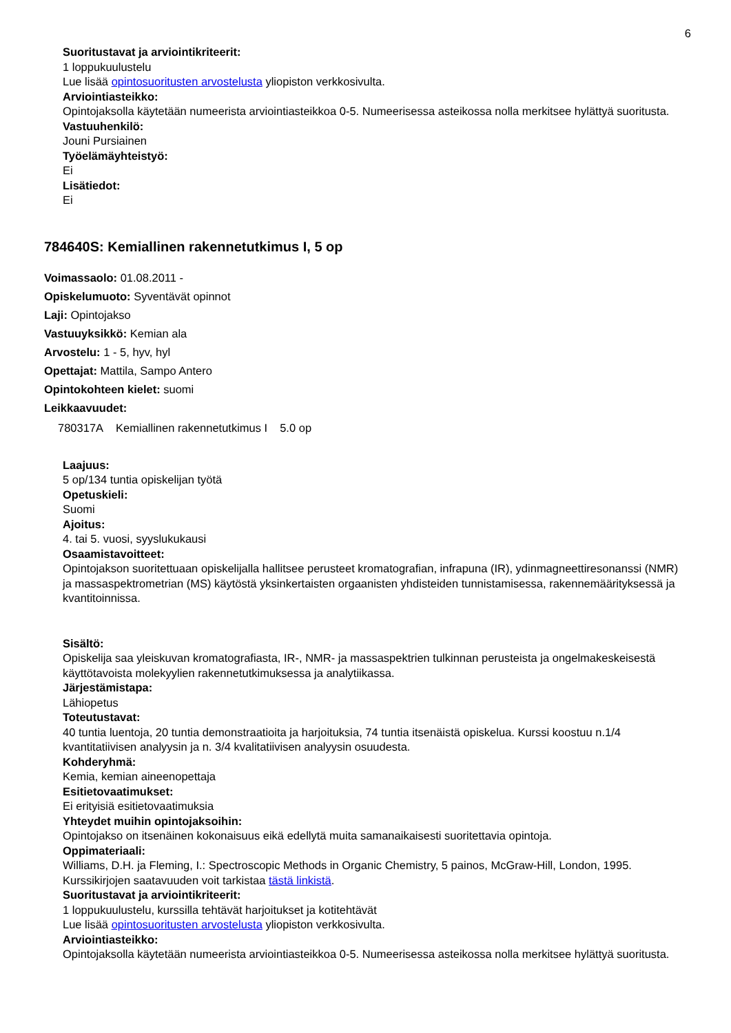6
Suoritustavat ja arviointikriteerit:
1 loppukuulustelu
Lue lisää opintosuoritusten arvostelusta yliopiston verkkosivulta.
Arviointiasteikko:
Opintojaksolla käytetään numeerista arviointiasteikkoa 0-5. Numeerisessa asteikossa nolla merkitsee hylättyä suoritusta.
Vastuuhenkilö:
Jouni Pursiainen
Työelämäyhteistyö:
Ei
Lisätiedot:
Ei
784640S: Kemiallinen rakennetutkimus I, 5 op
Voimassaolo: 01.08.2011 -
Opiskelumuoto: Syventävät opinnot
Laji: Opintojakso
Vastuuyksikkö: Kemian ala
Arvostelu: 1 - 5, hyv, hyl
Opettajat: Mattila, Sampo Antero
Opintokohteen kielet: suomi
Leikkaavuudet:
| 780317A | Kemiallinen rakennetutkimus I | 5.0 op |
Laajuus:
5 op/134 tuntia opiskelijan työtä
Opetuskieli:
Suomi
Ajoitus:
4. tai 5. vuosi, syyslukukausi
Osaamistavoitteet:
Opintojakson suoritettuaan opiskelijalla hallitsee perusteet kromatografian, infrapuna (IR), ydinmagneettiresonanssi (NMR) ja massaspektrometrian (MS) käytöstä yksinkertaisten orgaanisten yhdisteiden tunnistamisessa, rakennemäärityksessä ja kvantitoinnissa.
Sisältö:
Opiskelija saa yleiskuvan kromatografiasta, IR-, NMR- ja massaspektrien tulkinnan perusteista ja ongelmakeskeisestä käyttötavoista molekyylien rakennetutkimuksessa ja analytiikassa.
Järjestämistapa:
Lähiopetus
Toteutustavat:
40 tuntia luentoja, 20 tuntia demonstraatioita ja harjoituksia, 74 tuntia itsenäistä opiskelua. Kurssi koostuu n.1/4 kvantitatiivisen analyysin ja n. 3/4 kvalitatiivisen analyysin osuudesta.
Kohderyhmä:
Kemia, kemian aineenopettaja
Esitietovaatimukset:
Ei erityisiä esitietovaatimuksia
Yhteydet muihin opintojaksoihin:
Opintojakso on itsenäinen kokonaisuus eikä edellytä muita samanaikaisesti suoritettavia opintoja.
Oppimateriaali:
Williams, D.H. ja Fleming, I.: Spectroscopic Methods in Organic Chemistry, 5 painos, McGraw-Hill, London, 1995. Kurssikirjojen saatavuuden voit tarkistaa tästä linkistä.
Suoritustavat ja arviointikriteerit:
1 loppukuulustelu, kurssilla tehtävät harjoitukset ja kotitehtävät
Lue lisää opintosuoritusten arvostelusta yliopiston verkkosivulta.
Arviointiasteikko:
Opintojaksolla käytetään numeerista arviointiasteikkoa 0-5. Numeerisessa asteikossa nolla merkitsee hylättyä suoritusta.